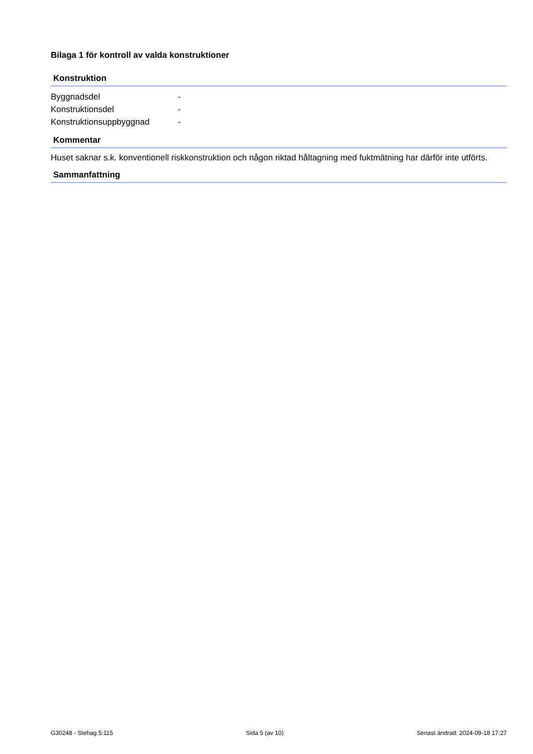Bilaga 1 för kontroll av valda konstruktioner
Konstruktion
| Byggnadsdel | - |
| Konstruktionsdel | - |
| Konstruktionsuppbyggnad | - |
Kommentar
Huset saknar s.k. konventionell riskkonstruktion och någon riktad håltagning med fuktmätning har därför inte utförts.
Sammanfattning
G30248 - Stehag 5:115 Sida 5 (av 10) Senast ändrad: 2024-09-18 17:27